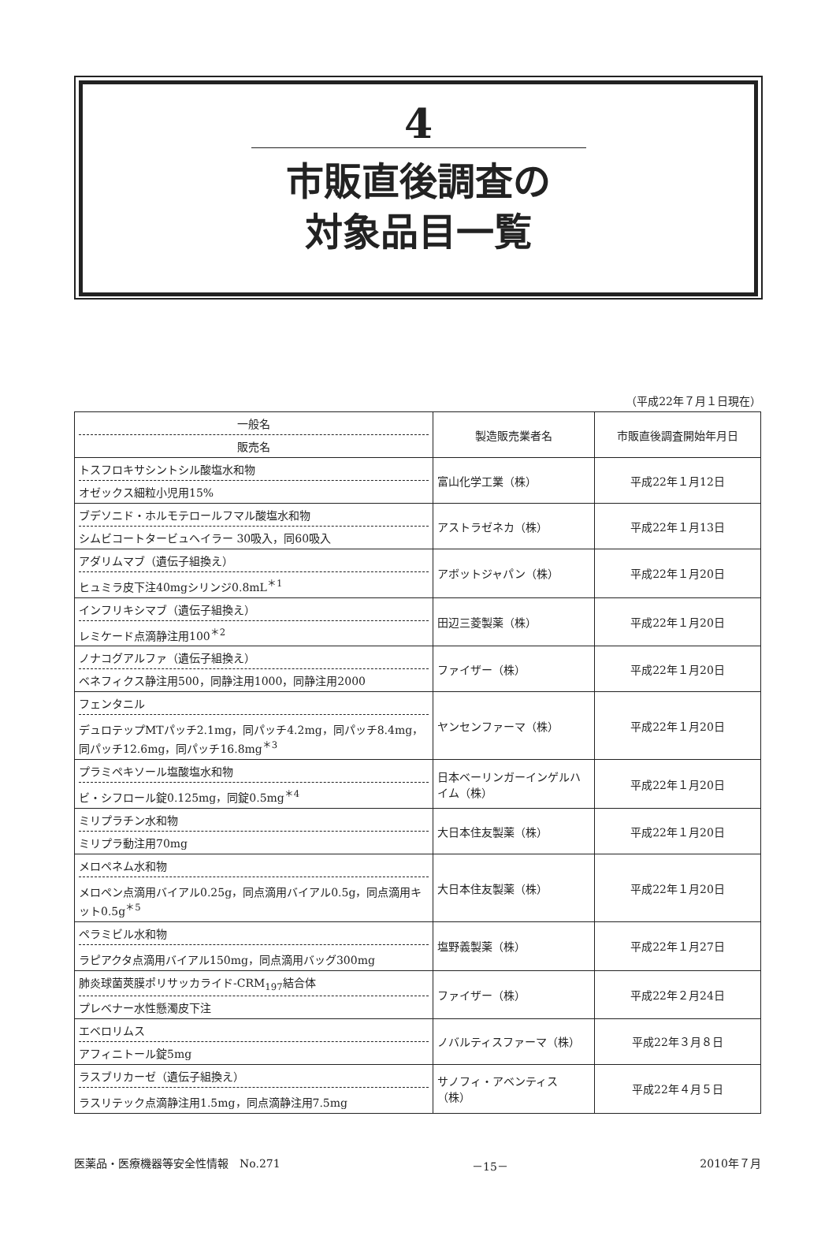4
市販直後調査の
対象品目一覧
（平成22年７月１日現在）
| 一般名 販売名 | 製造販売業者名 | 市販直後調査開始年月日 |
| --- | --- | --- |
| トスフロキサシントシル酸塩水和物 オゼックス細粒小児用15% | 富山化学工業（株） | 平成22年１月12日 |
| ブデソニド・ホルモテロールフマル酸塩水和物 シムビコートタービュヘイラー 30吸入，同60吸入 | アストラゼネカ（株） | 平成22年１月13日 |
| アダリムマブ（遺伝子組換え） ヒュミラ皮下注40mgシリンジ0.8mL<sup>＊1</sup> | アボットジャパン（株） | 平成22年１月20日 |
| インフリキシマブ（遺伝子組換え） レミケード点滴静注用100<sup>＊2</sup> | 田辺三菱製薬（株） | 平成22年１月20日 |
| ノナコグアルファ（遺伝子組換え） ベネフィクス静注用500，同静注用1000，同静注用2000 | ファイザー（株） | 平成22年１月20日 |
| フェンタニル デュロテップMTパッチ2.1mg，同パッチ4.2mg，同パッチ8.4mg，同パッチ12.6mg，同パッチ16.8mg<sup>＊3</sup> | ヤンセンファーマ（株） | 平成22年１月20日 |
| プラミペキソール塩酸塩水和物 ビ・シフロール錠0.125mg，同錠0.5mg<sup>＊4</sup> | 日本ベーリンガーインゲルハイム（株） | 平成22年１月20日 |
| ミリプラチン水和物 ミリプラ動注用70mg | 大日本住友製薬（株） | 平成22年１月20日 |
| メロペネム水和物 メロペン点滴用バイアル0.25g，同点滴用バイアル0.5g，同点滴用キット0.5g<sup>＊5</sup> | 大日本住友製薬（株） | 平成22年１月20日 |
| ペラミビル水和物 ラピアクタ点滴用バイアル150mg，同点滴用バッグ300mg | 塩野義製薬（株） | 平成22年１月27日 |
| 肺炎球菌莢膜ポリサッカライド-CRM<sub>197</sub>結合体 プレベナー水性懸濁皮下注 | ファイザー（株） | 平成22年２月24日 |
| エベロリムス アフィニトール錠5mg | ノバルティスファーマ（株） | 平成22年３月８日 |
| ラスブリカーゼ（遺伝子組換え） ラスリテック点滴静注用1.5mg，同点滴静注用7.5mg | サノフィ・アベンティス（株） | 平成22年４月５日 |
医薬品・医療機器等安全性情報　No.271 －15－ 2010年７月